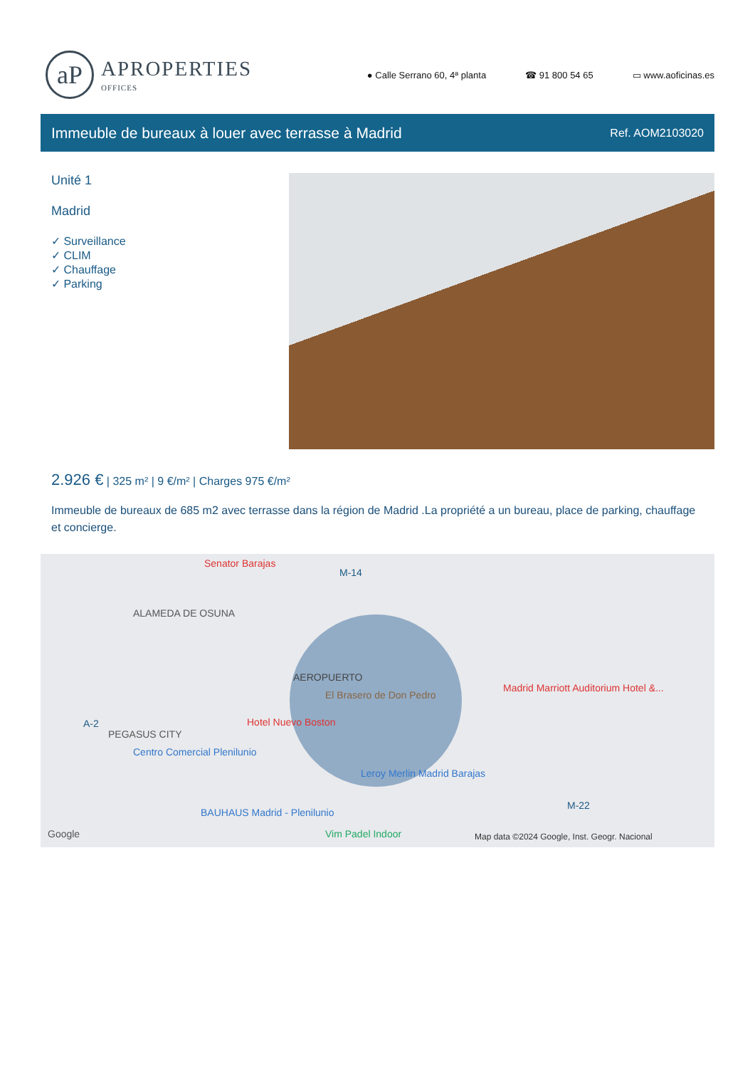aP
APROPERTIES
OFFICES
● Calle Serrano 60, 4ª planta ☎ 91 800 54 65 ▭ www.aoficinas.es
Immeuble de bureaux à louer avec terrasse à Madrid
Ref. AOM2103020
Unité 1
Madrid
✓ Surveillance
✓ CLIM
✓ Chauffage
✓ Parking
2.926 € | 325 m² | 9 €/m² | Charges 975 €/m²
Immeuble de bureaux de 685 m2 avec terrasse dans la région de Madrid .La propriété a un bureau, place de parking, chauffage et concierge.
Senator Barajas
M-14
ALAMEDA DE OSUNA
AEROPUERTO
El Brasero de Don Pedro
Madrid Marriott Auditorium Hotel &...
A-2
PEGASUS CITY
Hotel Nuevo Boston
Centro Comercial Plenilunio
Leroy Merlin Madrid Barajas
M-22
BAUHAUS Madrid - Plenilunio
Vim Padel Indoor Google Map data ©2024 Google, Inst. Geogr. Nacional